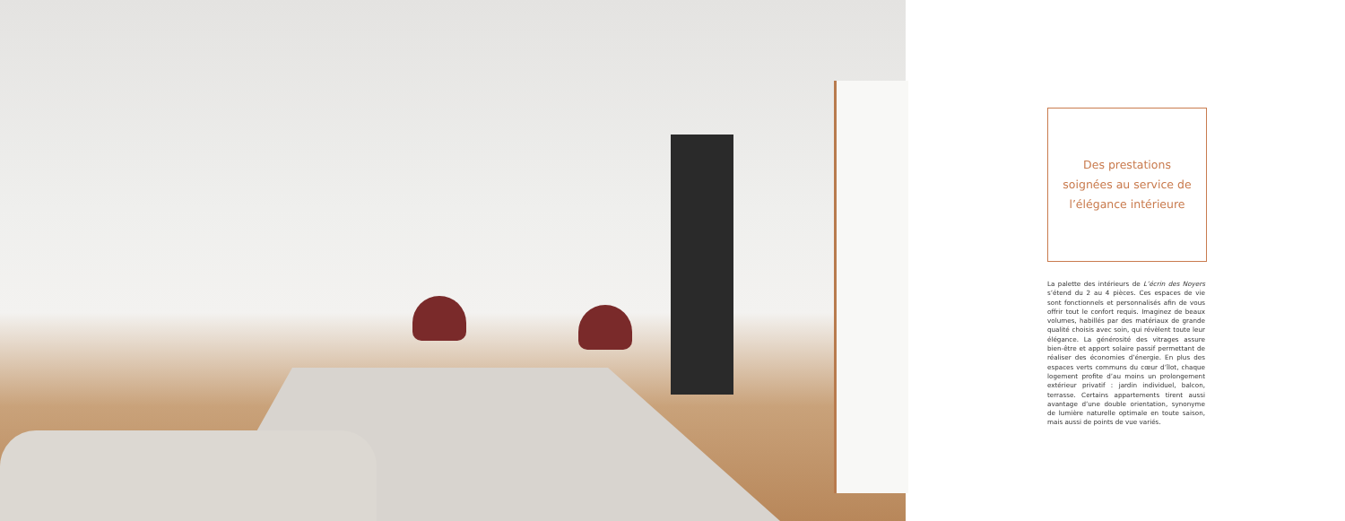Des prestations
soignées au service de
l’élégance intérieure
La palette des intérieurs de L’écrin des Noyers s’étend du 2 au 4 pièces. Ces espaces de vie sont fonctionnels et personnalisés afin de vous offrir tout le confort requis. Imaginez de beaux volumes, habillés par des matériaux de grande qualité choisis avec soin, qui révèlent toute leur élégance. La générosité des vitrages assure bien-être et apport solaire passif permettant de réaliser des économies d’énergie. En plus des espaces verts communs du cœur d’îlot, chaque logement profite d’au moins un prolongement extérieur privatif : jardin individuel, balcon, terrasse. Certains appartements tirent aussi avantage d’une double orientation, synonyme de lumière naturelle optimale en toute saison, mais aussi de points de vue variés.